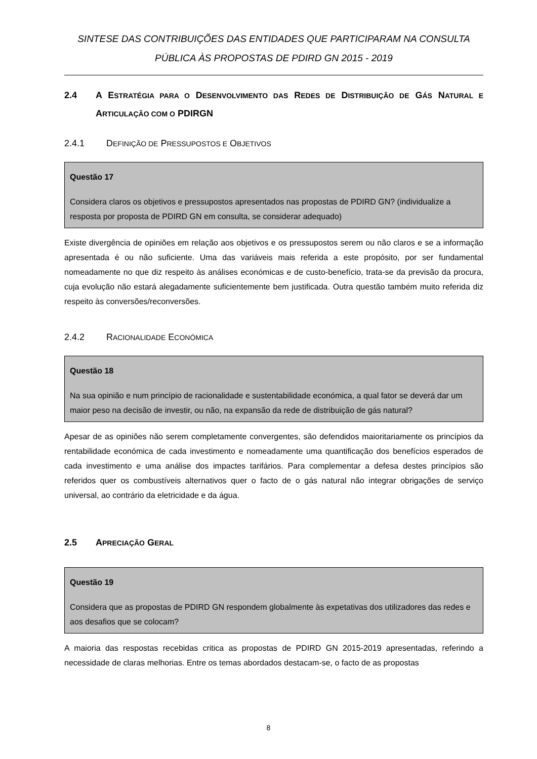SINTESE DAS CONTRIBUIÇÕES DAS ENTIDADES QUE PARTICIPARAM NA CONSULTA
PÚBLICA ÀS PROPOSTAS DE PDIRD GN 2015 - 2019
2.4 A ESTRATÉGIA PARA O DESENVOLVIMENTO DAS REDES DE DISTRIBUIÇÃO DE GÁS NATURAL E ARTICULAÇÃO COM O PDIRGN
2.4.1 DEFINIÇÃO DE PRESSUPOSTOS E OBJETIVOS
Questão 17
Considera claros os objetivos e pressupostos apresentados nas propostas de PDIRD GN? (individualize a resposta por proposta de PDIRD GN em consulta, se considerar adequado)
Existe divergência de opiniões em relação aos objetivos e os pressupostos serem ou não claros e se a informação apresentada é ou não suficiente. Uma das variáveis mais referida a este propósito, por ser fundamental nomeadamente no que diz respeito às análises económicas e de custo-benefício, trata-se da previsão da procura, cuja evolução não estará alegadamente suficientemente bem justificada. Outra questão também muito referida diz respeito às conversões/reconversões.
2.4.2 RACIONALIDADE ECONÓMICA
Questão 18
Na sua opinião e num princípio de racionalidade e sustentabilidade económica, a qual fator se deverá dar um maior peso na decisão de investir, ou não, na expansão da rede de distribuição de gás natural?
Apesar de as opiniões não serem completamente convergentes, são defendidos maioritariamente os princípios da rentabilidade económica de cada investimento e nomeadamente uma quantificação dos benefícios esperados de cada investimento e uma análise dos impactes tarifários. Para complementar a defesa destes princípios são referidos quer os combustíveis alternativos quer o facto de o gás natural não integrar obrigações de serviço universal, ao contrário da eletricidade e da água.
2.5 APRECIAÇÃO GERAL
Questão 19
Considera que as propostas de PDIRD GN respondem globalmente às expetativas dos utilizadores das redes e aos desafios que se colocam?
A maioria das respostas recebidas critica as propostas de PDIRD GN 2015-2019 apresentadas, referindo a necessidade de claras melhorias. Entre os temas abordados destacam-se, o facto de as propostas
8